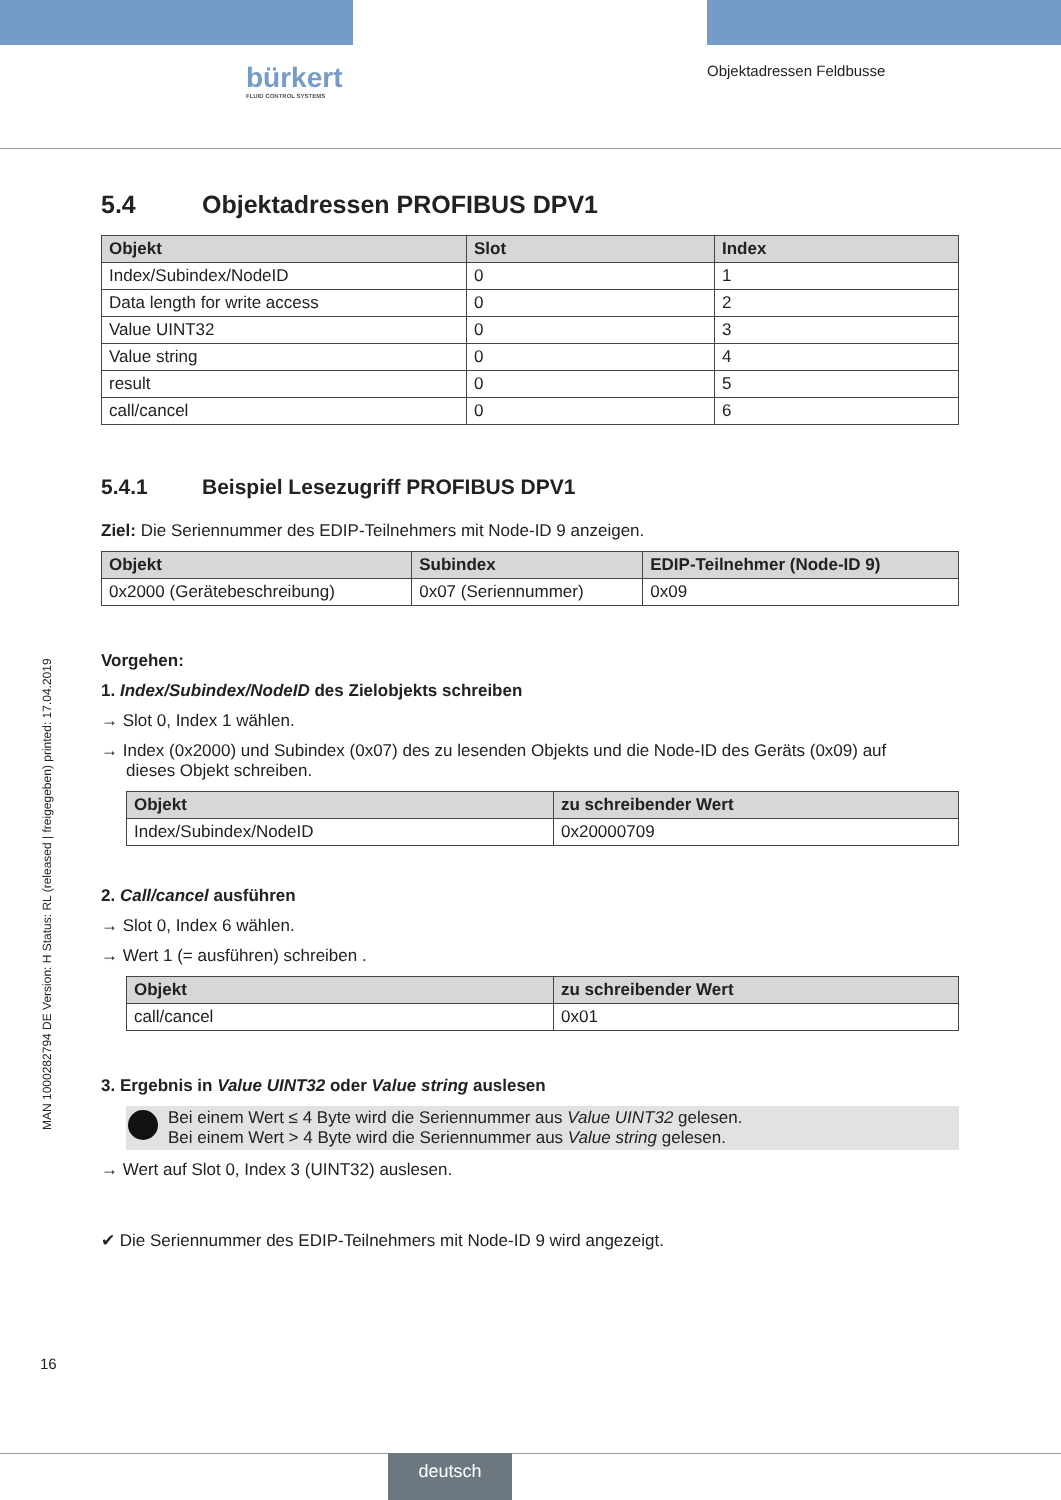bürkert
FLUID CONTROL SYSTEMS
Objektadressen Feldbusse
MAN 1000282794 DE Version: H Status: RL (released | freigegeben) printed: 17.04.2019
5.4 Objektadressen PROFIBUS DPV1
| Objekt | Slot | Index |
| --- | --- | --- |
| Index/Subindex/NodeID | 0 | 1 |
| Data length for write access | 0 | 2 |
| Value UINT32 | 0 | 3 |
| Value string | 0 | 4 |
| result | 0 | 5 |
| call/cancel | 0 | 6 |
5.4.1 Beispiel Lesezugriff PROFIBUS DPV1
Ziel: Die Seriennummer des EDIP-Teilnehmers mit Node-ID 9 anzeigen.
| Objekt | Subindex | EDIP-Teilnehmer (Node-ID 9) |
| --- | --- | --- |
| 0x2000 (Gerätebeschreibung) | 0x07 (Seriennummer) | 0x09 |
Vorgehen:
1. Index/Subindex/NodeID des Zielobjekts schreiben
→ Slot 0, Index 1 wählen.
→ Index (0x2000) und Subindex (0x07) des zu lesenden Objekts und die Node-ID des Geräts (0x09) auf
dieses Objekt schreiben.
| Objekt | zu schreibender Wert |
| --- | --- |
| Index/Subindex/NodeID | 0x20000709 |
2. Call/cancel ausführen
→ Slot 0, Index 6 wählen.
→ Wert 1 (= ausführen) schreiben .
| Objekt | zu schreibender Wert |
| --- | --- |
| call/cancel | 0x01 |
3. Ergebnis in Value UINT32 oder Value string auslesen
Bei einem Wert ≤ 4 Byte wird die Seriennummer aus Value UINT32 gelesen.
Bei einem Wert > 4 Byte wird die Seriennummer aus Value string gelesen.
→ Wert auf Slot 0, Index 3 (UINT32) auslesen.
✔ Die Seriennummer des EDIP-Teilnehmers mit Node-ID 9 wird angezeigt.
16
deutsch